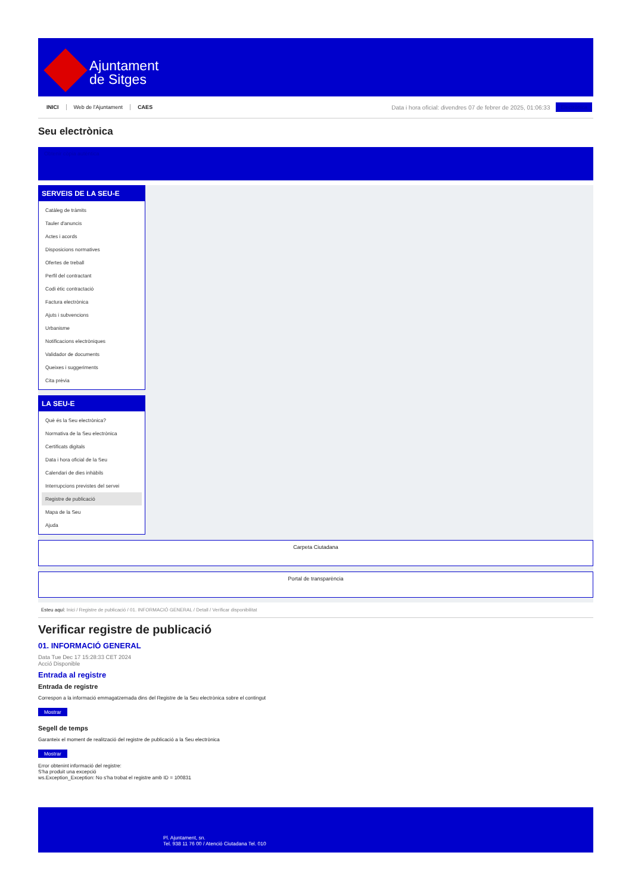Ajuntament
de Sitges
INICI Web de l'Ajuntament CAES
Data i hora oficial: divendres 07 de febrer de 2025, 01:06:33
Electrònica
Seu electrònica
Obtenir còpia autèntica
SERVEIS DE LA SEU-E
Catàleg de tràmits
Tauler d'anuncis
Actes i acords
Disposicions normatives
Ofertes de treball
Perfil del contractant
Codi ètic contractació
Factura electrònica
Ajuts i subvencions
Urbanisme
Notificacions electròniques
Validador de documents
Queixes i suggeriments
Cita prèvia
LA SEU-E
Què és la Seu electrònica?
Normativa de la Seu electrònica
Certificats digitals
Data i hora oficial de la Seu
Calendari de dies inhàbils
Interrupcions previstes del servei
Registre de publicació
Mapa de la Seu
Ajuda
Carpeta Ciutadana
Portal de transparència
Esteu aquí: Inici / Registre de publicació / 01. INFORMACIÓ GENERAL / Detall / Verificar disponibilitat
Verificar registre de publicació
01. INFORMACIÓ GENERAL
Data Tue Dec 17 15:28:33 CET 2024
Acció Disponible
Entrada al registre
Entrada de registre
Correspon a la informació emmagatzemada dins del Registre de la Seu electrònica sobre el contingut
Mostrar
Segell de temps
Garanteix el moment de realització del registre de publicació a la Seu electrònica
Mostrar
Error obtenint informació del registre:
S'ha produit una excepció
ws.Exception_Exception: No s'ha trobat el registre amb ID = 100831
Pl. Ajuntament, sn.
Tel. 938 11 76 00 / Atenció Ciutadana Tel. 010